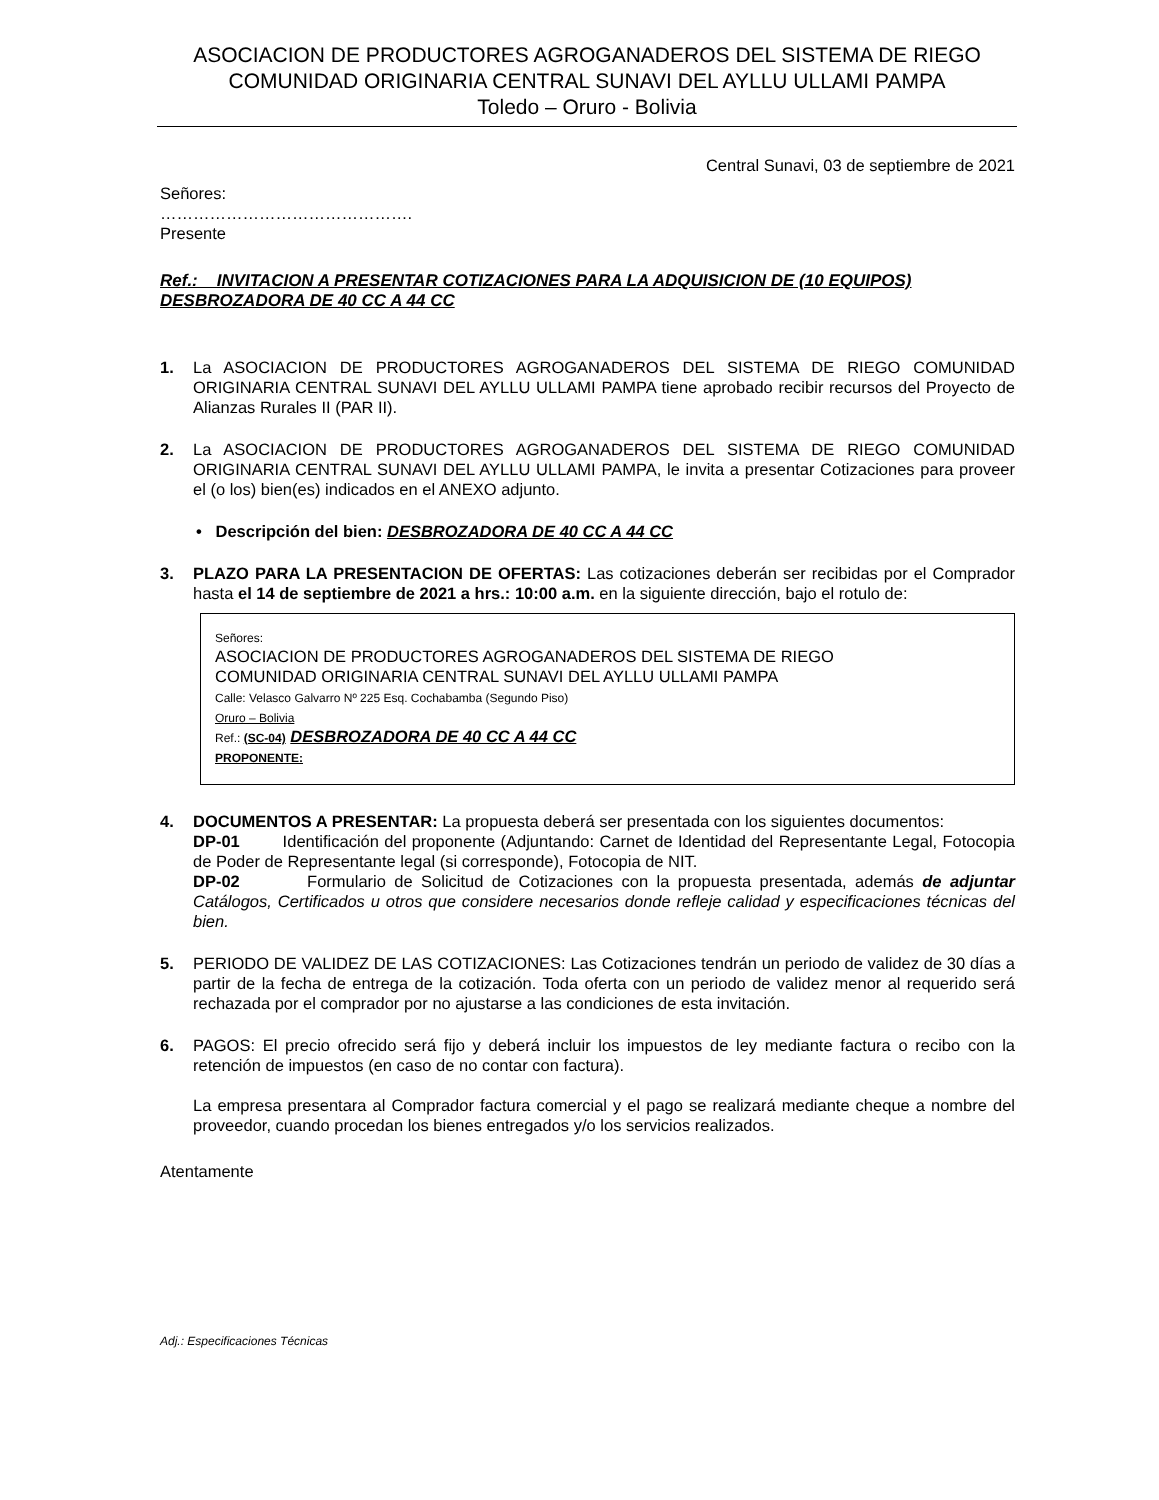ASOCIACION DE PRODUCTORES AGROGANADEROS DEL SISTEMA DE RIEGO
COMUNIDAD ORIGINARIA CENTRAL SUNAVI DEL AYLLU ULLAMI PAMPA
Toledo – Oruro - Bolivia
Central Sunavi, 03 de septiembre de 2021
Señores:
……………………………………….
Presente
Ref.: INVITACION A PRESENTAR COTIZACIONES PARA LA ADQUISICION DE (10 EQUIPOS) DESBROZADORA DE 40 CC A 44 CC
1. La ASOCIACION DE PRODUCTORES AGROGANADEROS DEL SISTEMA DE RIEGO COMUNIDAD ORIGINARIA CENTRAL SUNAVI DEL AYLLU ULLAMI PAMPA tiene aprobado recibir recursos del Proyecto de Alianzas Rurales II (PAR II).
2. La ASOCIACION DE PRODUCTORES AGROGANADEROS DEL SISTEMA DE RIEGO COMUNIDAD ORIGINARIA CENTRAL SUNAVI DEL AYLLU ULLAMI PAMPA, le invita a presentar Cotizaciones para proveer el (o los) bien(es) indicados en el ANEXO adjunto.
• Descripción del bien: DESBROZADORA DE 40 CC A 44 CC
3. PLAZO PARA LA PRESENTACION DE OFERTAS: Las cotizaciones deberán ser recibidas por el Comprador hasta el 14 de septiembre de 2021 a hrs.: 10:00 a.m. en la siguiente dirección, bajo el rotulo de:
Señores:
ASOCIACION DE PRODUCTORES AGROGANADEROS DEL SISTEMA DE RIEGO
COMUNIDAD ORIGINARIA CENTRAL SUNAVI DEL AYLLU ULLAMI PAMPA
Calle: Velasco Galvarro Nº 225 Esq. Cochabamba (Segundo Piso)
Oruro – Bolivia
Ref.: (SC-04) DESBROZADORA DE 40 CC A 44 CC
PROPONENTE:
4. DOCUMENTOS A PRESENTAR: La propuesta deberá ser presentada con los siguientes documentos:
DP-01 Identificación del proponente (Adjuntando: Carnet de Identidad del Representante Legal, Fotocopia de Poder de Representante legal (si corresponde), Fotocopia de NIT.
DP-02 Formulario de Solicitud de Cotizaciones con la propuesta presentada, además de adjuntar Catálogos, Certificados u otros que considere necesarios donde refleje calidad y especificaciones técnicas del bien.
5. PERIODO DE VALIDEZ DE LAS COTIZACIONES: Las Cotizaciones tendrán un periodo de validez de 30 días a partir de la fecha de entrega de la cotización. Toda oferta con un periodo de validez menor al requerido será rechazada por el comprador por no ajustarse a las condiciones de esta invitación.
6. PAGOS: El precio ofrecido será fijo y deberá incluir los impuestos de ley mediante factura o recibo con la retención de impuestos (en caso de no contar con factura).
La empresa presentara al Comprador factura comercial y el pago se realizará mediante cheque a nombre del proveedor, cuando procedan los bienes entregados y/o los servicios realizados.
Atentamente
Adj.: Especificaciones Técnicas